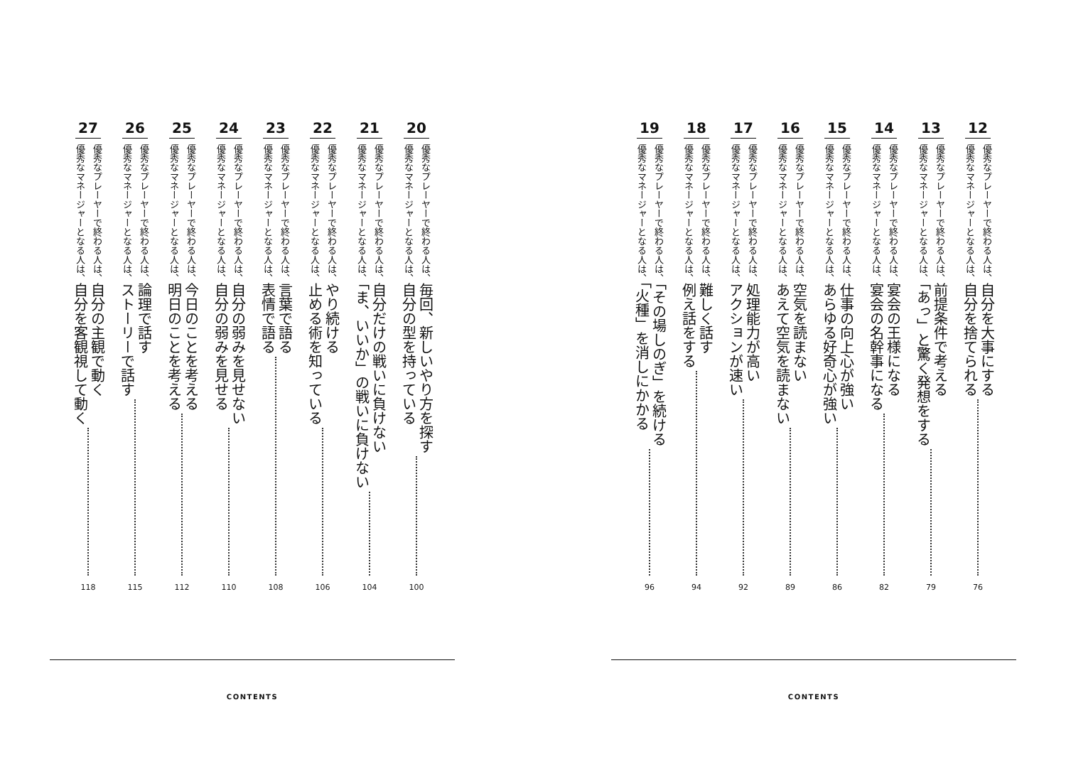12
優秀なプレーヤーで終わる人は、自分を大事にする
優秀なマネージャーとなる人は、自分を捨てられる
76
13
優秀なプレーヤーで終わる人は、前提条件で考える
優秀なマネージャーとなる人は、「あっ」と驚く発想をする
79
14
優秀なプレーヤーで終わる人は、宴会の王様になる
優秀なマネージャーとなる人は、宴会の名幹事になる
82
15
優秀なプレーヤーで終わる人は、仕事の向上心が強い
優秀なマネージャーとなる人は、あらゆる好奇心が強い
86
16
優秀なプレーヤーで終わる人は、空気を読まない
優秀なマネージャーとなる人は、あえて空気を読まない
89
17
優秀なプレーヤーで終わる人は、処理能力が高い
優秀なマネージャーとなる人は、アクションが速い
92
18
優秀なプレーヤーで終わる人は、難しく話す
優秀なマネージャーとなる人は、例え話をする
94
19
優秀なプレーヤーで終わる人は、「その場しのぎ」を続ける
優秀なマネージャーとなる人は、「火種」を消しにかかる
96
CONTENTS
20
優秀なプレーヤーで終わる人は、毎回、新しいやり方を探す
優秀なマネージャーとなる人は、自分の型を持っている
100
21
優秀なプレーヤーで終わる人は、自分だけの戦いに負けない
優秀なマネージャーとなる人は、「ま、いいか」の戦いに負けない
104
22
優秀なプレーヤーで終わる人は、やり続ける
優秀なマネージャーとなる人は、止める術を知っている
106
23
優秀なプレーヤーで終わる人は、言葉で語る
優秀なマネージャーとなる人は、表情で語る
108
24
優秀なプレーヤーで終わる人は、自分の弱みを見せない
優秀なマネージャーとなる人は、自分の弱みを見せる
110
25
優秀なプレーヤーで終わる人は、今日のことを考える
優秀なマネージャーとなる人は、明日のことを考える
112
26
優秀なプレーヤーで終わる人は、論理で話す
優秀なマネージャーとなる人は、ストーリーで話す
115
27
優秀なプレーヤーで終わる人は、自分の主観で動く
優秀なマネージャーとなる人は、自分を客観視して動く
118
CONTENTS